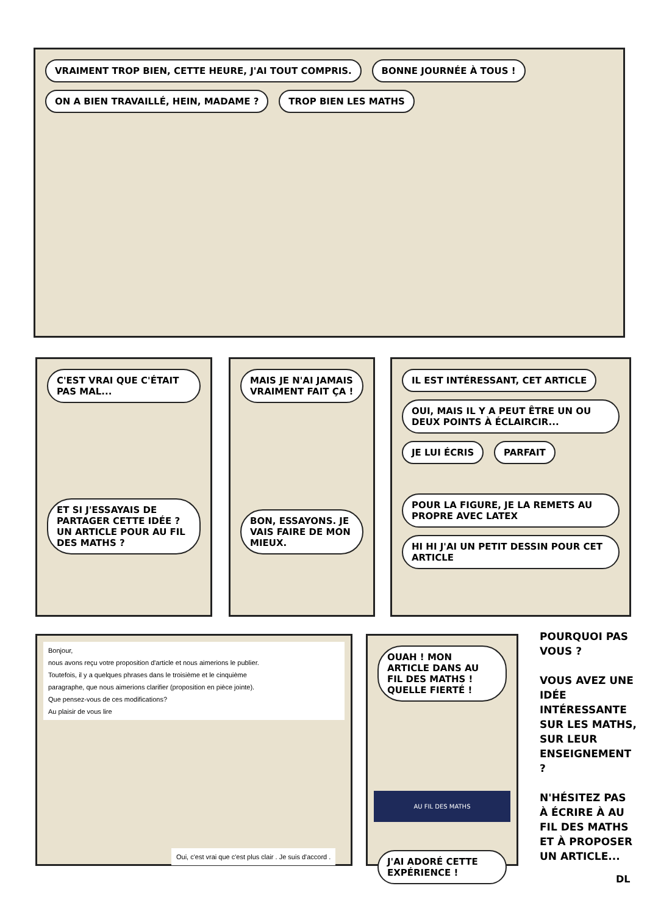VRAIMENT TROP BIEN, CETTE HEURE, J'AI TOUT COMPRIS. BONNE JOURNÉE À TOUS ! ON A BIEN TRAVAILLÉ, HEIN, MADAME ? TROP BIEN LES MATHS
C'EST VRAI QUE C'ÉTAIT PAS MAL...
ET SI J'ESSAYAIS DE PARTAGER CETTE IDÉE ? UN ARTICLE POUR AU FIL DES MATHS ?
MAIS JE N'AI JAMAIS VRAIMENT FAIT ÇA !
BON, ESSAYONS. JE VAIS FAIRE DE MON MIEUX.
IL EST INTÉRESSANT, CET ARTICLE OUI, MAIS IL Y A PEUT ÊTRE UN OU DEUX POINTS À ÉCLAIRCIR... JE LUI ÉCRIS PARFAIT
POUR LA FIGURE, JE LA REMETS AU PROPRE AVEC LATEX HI HI J'AI UN PETIT DESSIN POUR CET ARTICLE
Bonjour,
nous avons reçu votre proposition d'article et nous aimerions le publier.
Toutefois, il y a quelques phrases dans le troisième et le cinquième
paragraphe, que nous aimerions clarifier (proposition en pièce jointe).
Que pensez-vous de ces modifications?
Au plaisir de vous lire
Oui, c'est vrai que c'est plus clair . Je suis d'accord .
OUAH ! MON ARTICLE DANS AU FIL DES MATHS ! QUELLE FIERTÉ !
AU FIL DES MATHS
J'AI ADORÉ CETTE EXPÉRIENCE !
POURQUOI PAS VOUS ?
VOUS AVEZ UNE IDÉE INTÉRESSANTE SUR LES MATHS, SUR LEUR ENSEIGNEMENT ?
N'HÉSITEZ PAS À ÉCRIRE À AU FIL DES MATHS ET À PROPOSER UN ARTICLE...
DL